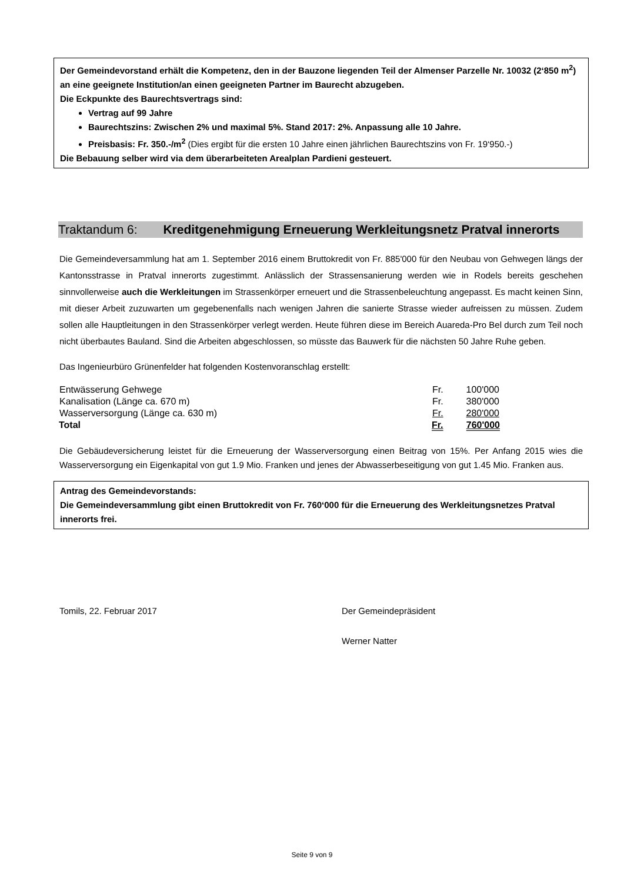Der Gemeindevorstand erhält die Kompetenz, den in der Bauzone liegenden Teil der Almenser Parzelle Nr. 10032 (2‘850 m<sup>2</sup>) an eine geeignete Institution/an einen geeigneten Partner im Baurecht abzugeben.
Die Eckpunkte des Baurechtsvertrags sind:
Vertrag auf 99 Jahre
Baurechtszins: Zwischen 2% und maximal 5%. Stand 2017: 2%. Anpassung alle 10 Jahre.
Preisbasis: Fr. 350.-/m<sup>2</sup> (Dies ergibt für die ersten 10 Jahre einen jährlichen Baurechtszins von Fr. 19‘950.-)
Die Bebauung selber wird via dem überarbeiteten Arealplan Pardieni gesteuert.
Traktandum 6: Kreditgenehmigung Erneuerung Werkleitungsnetz Pratval innerorts
Die Gemeindeversammlung hat am 1. September 2016 einem Bruttokredit von Fr. 885'000 für den Neubau von Gehwegen längs der Kantonsstrasse in Pratval innerorts zugestimmt. Anlässlich der Strassensanierung werden wie in Rodels bereits geschehen sinnvollerweise auch die Werkleitungen im Strassenkörper erneuert und die Strassenbeleuchtung angepasst. Es macht keinen Sinn, mit dieser Arbeit zuzuwarten um gegebenenfalls nach wenigen Jahren die sanierte Strasse wieder aufreissen zu müssen. Zudem sollen alle Hauptleitungen in den Strassenkörper verlegt werden. Heute führen diese im Bereich Auareda-Pro Bel durch zum Teil noch nicht überbautes Bauland. Sind die Arbeiten abgeschlossen, so müsste das Bauwerk für die nächsten 50 Jahre Ruhe geben.
Das Ingenieurbüro Grünenfelder hat folgenden Kostenvoranschlag erstellt:
| Entwässerung Gehwege | Fr. | 100'000 |
| Kanalisation (Länge ca. 670 m) | Fr. | 380'000 |
| Wasserversorgung (Länge ca. 630 m) | Fr. | 280'000 |
| Total | Fr. | 760'000 |
Die Gebäudeversicherung leistet für die Erneuerung der Wasserversorgung einen Beitrag von 15%. Per Anfang 2015 wies die Wasserversorgung ein Eigenkapital von gut 1.9 Mio. Franken und jenes der Abwasserbeseitigung von gut 1.45 Mio. Franken aus.
Antrag des Gemeindevorstands:
Die Gemeindeversammlung gibt einen Bruttokredit von Fr. 760‘000 für die Erneuerung des Werkleitungsnetzes Pratval innerorts frei.
Tomils, 22. Februar 2017 Der Gemeindepräsident
Werner Natter
Seite 9 von 9